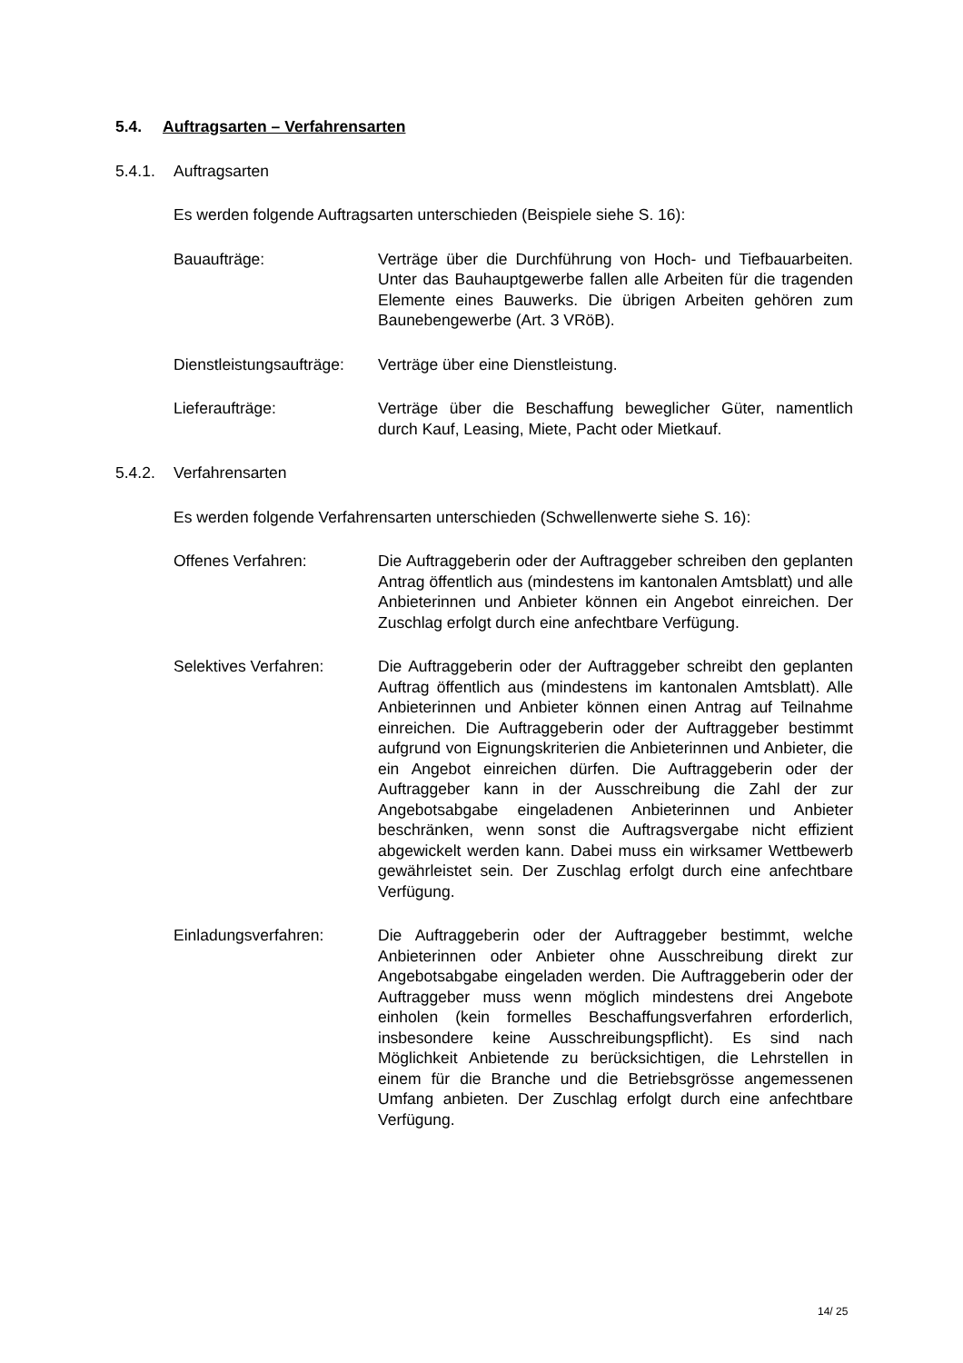5.4. Auftragsarten – Verfahrensarten
5.4.1. Auftragsarten
Es werden folgende Auftragsarten unterschieden (Beispiele siehe S. 16):
Bauaufträge: Verträge über die Durchführung von Hoch- und Tiefbauarbeiten. Unter das Bauhauptgewerbe fallen alle Arbeiten für die tragenden Elemente eines Bauwerks. Die übrigen Arbeiten gehören zum Baunebengewerbe (Art. 3 VRöB).
Dienstleistungsaufträge:
Verträge über eine Dienstleistung.
Lieferaufträge: Verträge über die Beschaffung beweglicher Güter, namentlich durch Kauf, Leasing, Miete, Pacht oder Mietkauf.
5.4.2. Verfahrensarten
Es werden folgende Verfahrensarten unterschieden (Schwellenwerte siehe S. 16):
Offenes Verfahren: Die Auftraggeberin oder der Auftraggeber schreiben den geplanten Antrag öffentlich aus (mindestens im kantonalen Amtsblatt) und alle Anbieterinnen und Anbieter können ein Angebot einreichen. Der Zuschlag erfolgt durch eine anfechtbare Verfügung.
Selektives Verfahren: Die Auftraggeberin oder der Auftraggeber schreibt den geplanten Auftrag öffentlich aus (mindestens im kantonalen Amtsblatt). Alle Anbieterinnen und Anbieter können einen Antrag auf Teilnahme einreichen. Die Auftraggeberin oder der Auftraggeber bestimmt aufgrund von Eignungskriterien die Anbieterinnen und Anbieter, die ein Angebot einreichen dürfen. Die Auftraggeberin oder der Auftraggeber kann in der Ausschreibung die Zahl der zur Angebotsabgabe eingeladenen Anbieterinnen und Anbieter beschränken, wenn sonst die Auftragsvergabe nicht effizient abgewickelt werden kann. Dabei muss ein wirksamer Wettbewerb gewährleistet sein. Der Zuschlag erfolgt durch eine anfechtbare Verfügung.
Einladungsverfahren: Die Auftraggeberin oder der Auftraggeber bestimmt, welche Anbieterinnen oder Anbieter ohne Ausschreibung direkt zur Angebotsabgabe eingeladen werden. Die Auftraggeberin oder der Auftraggeber muss wenn möglich mindestens drei Angebote einholen (kein formelles Beschaffungsverfahren erforderlich, insbesondere keine Ausschreibungspflicht). Es sind nach Möglichkeit Anbietende zu berücksichtigen, die Lehrstellen in einem für die Branche und die Betriebsgrösse angemessenen Umfang anbieten. Der Zuschlag erfolgt durch eine anfechtbare Verfügung.
14/ 25